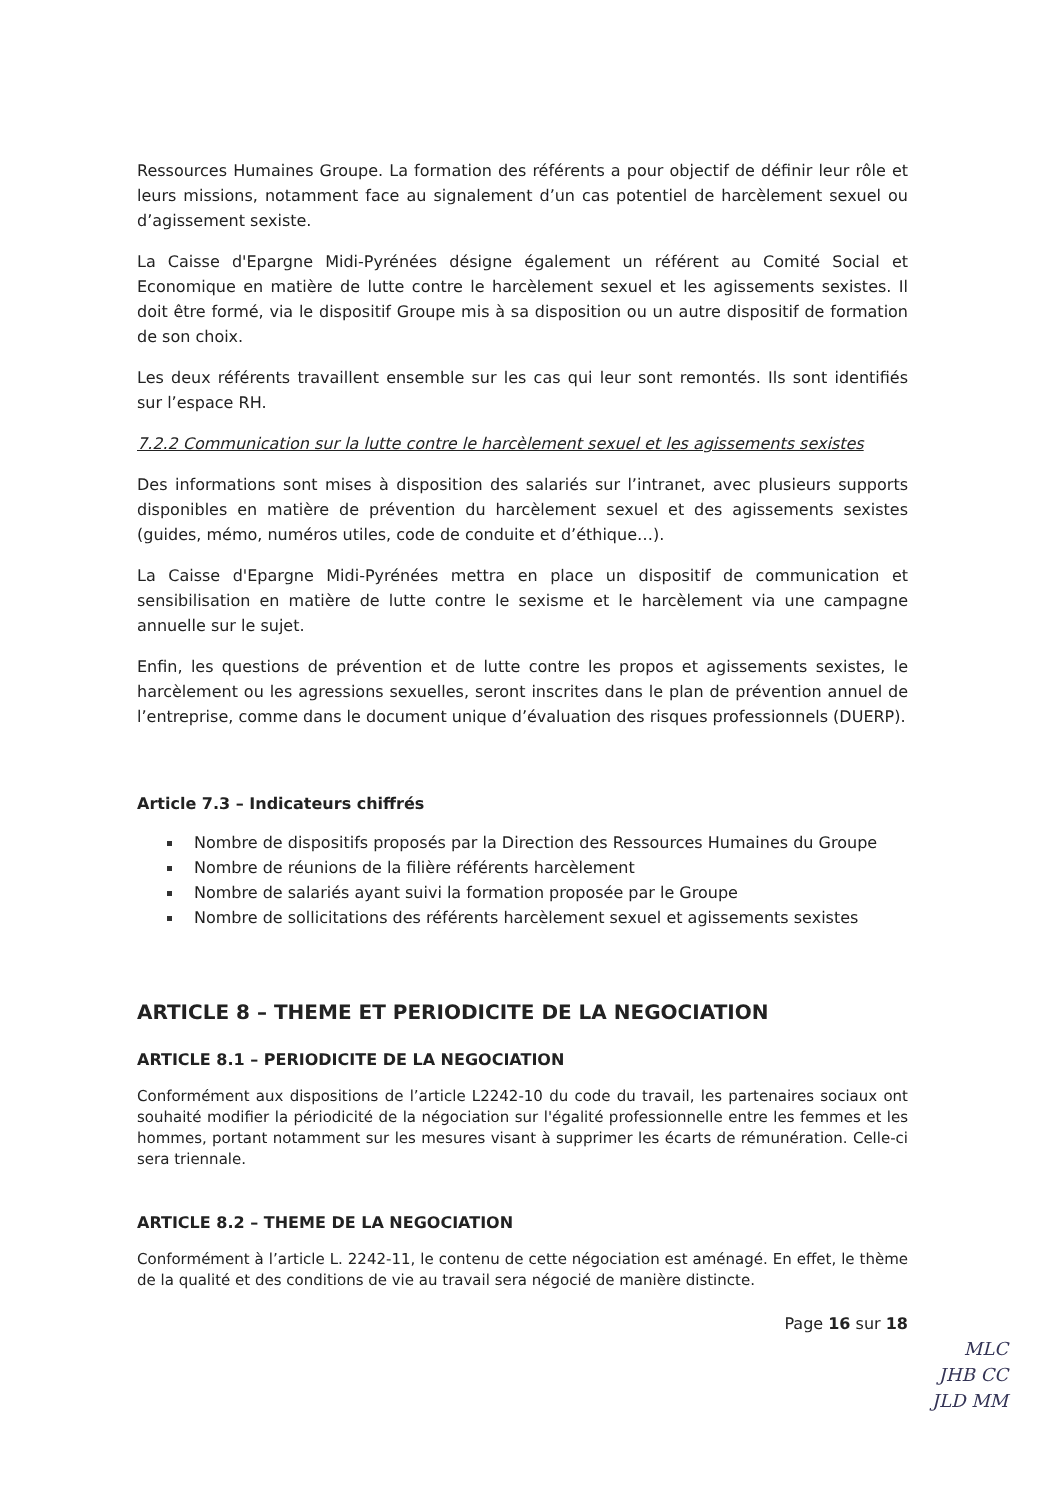Ressources Humaines Groupe. La formation des référents a pour objectif de définir leur rôle et leurs missions, notamment face au signalement d’un cas potentiel de harcèlement sexuel ou d’agissement sexiste.
La Caisse d'Epargne Midi-Pyrénées désigne également un référent au Comité Social et Economique en matière de lutte contre le harcèlement sexuel et les agissements sexistes. Il doit être formé, via le dispositif Groupe mis à sa disposition ou un autre dispositif de formation de son choix.
Les deux référents travaillent ensemble sur les cas qui leur sont remontés. Ils sont identifiés sur l’espace RH.
7.2.2 Communication sur la lutte contre le harcèlement sexuel et les agissements sexistes
Des informations sont mises à disposition des salariés sur l’intranet, avec plusieurs supports disponibles en matière de prévention du harcèlement sexuel et des agissements sexistes (guides, mémo, numéros utiles, code de conduite et d’éthique…).
La Caisse d'Epargne Midi-Pyrénées mettra en place un dispositif de communication et sensibilisation en matière de lutte contre le sexisme et le harcèlement via une campagne annuelle sur le sujet.
Enfin, les questions de prévention et de lutte contre les propos et agissements sexistes, le harcèlement ou les agressions sexuelles, seront inscrites dans le plan de prévention annuel de l’entreprise, comme dans le document unique d’évaluation des risques professionnels (DUERP).
Article 7.3 – Indicateurs chiffrés
Nombre de dispositifs proposés par la Direction des Ressources Humaines du Groupe
Nombre de réunions de la filière référents harcèlement
Nombre de salariés ayant suivi la formation proposée par le Groupe
Nombre de sollicitations des référents harcèlement sexuel et agissements sexistes
ARTICLE 8 – THEME ET PERIODICITE DE LA NEGOCIATION
ARTICLE 8.1 – PERIODICITE DE LA NEGOCIATION
Conformément aux dispositions de l’article L2242-10 du code du travail, les partenaires sociaux ont souhaité modifier la périodicité de la négociation sur l'égalité professionnelle entre les femmes et les hommes, portant notamment sur les mesures visant à supprimer les écarts de rémunération. Celle-ci sera triennale.
ARTICLE 8.2 – THEME DE LA NEGOCIATION
Conformément à l’article L. 2242-11, le contenu de cette négociation est aménagé. En effet, le thème de la qualité et des conditions de vie au travail sera négocié de manière distincte.
Page 16 sur 18
MLC
JHB CC
JLD MM